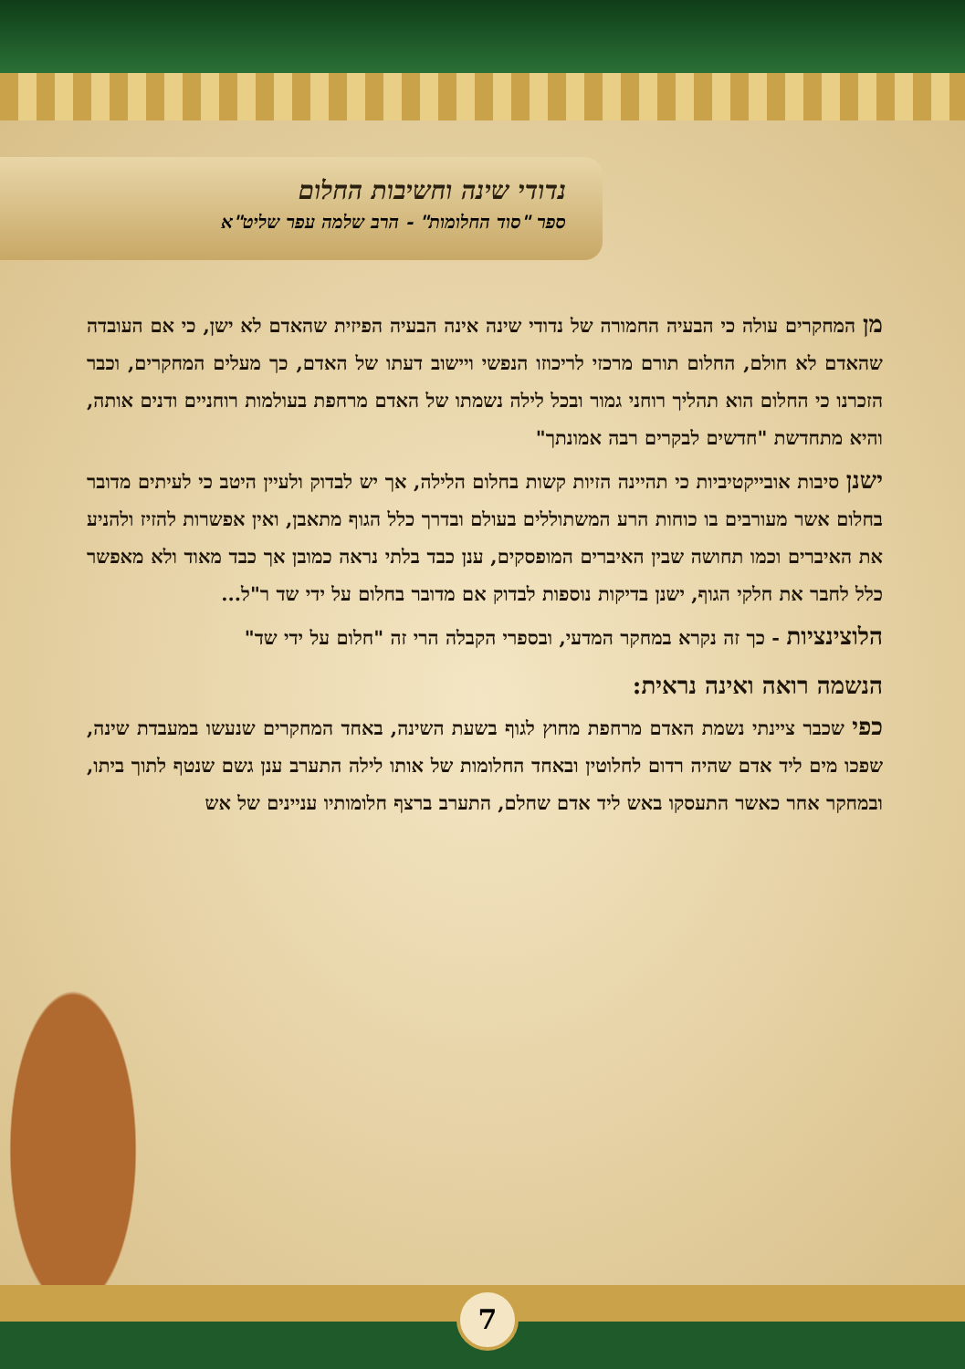נדודי שינה וחשיבות החלום
ספר "סוד החלומות" - הרב שלמה עפר שליט"א
מן המחקרים עולה כי הבעיה החמורה של נדודי שינה אינה הבעיה הפיזית שהאדם לא ישן, כי אם העובדה שהאדם לא חולם, החלום תורם מרכזי לריכוזו הנפשי ויישוב דעתו של האדם, כך מעלים המחקרים, וכבר הזכרנו כי החלום הוא תהליך רוחני גמור ובכל לילה נשמתו של האדם מרחפת בעולמות רוחניים ודנים אותה, והיא מתחדשת "חדשים לבקרים רבה אמונתך"
ישנן סיבות אובייקטיביות כי תהיינה הזיות קשות בחלום הלילה, אך יש לבדוק ולעיין היטב כי לעיתים מדובר בחלום אשר מעורבים בו כוחות הרע המשתוללים בעולם ובדרך כלל הגוף מתאבן, ואין אפשרות להזיז ולהניע את האיברים וכמו תחושה שבין האיברים המופסקים, ענן כבד בלתי נראה כמובן אך כבד מאוד ולא מאפשר כלל לחבר את חלקי הגוף, ישנן בדיקות נוספות לבדוק אם מדובר בחלום על ידי שד ר"ל...
הלוצינציות - כך זה נקרא במחקר המדעי, ובספרי הקבלה הרי זה "חלום על ידי שד"
הנשמה רואה ואינה נראית:
כפי שכבר ציינתי נשמת האדם מרחפת מחוץ לגוף בשעת השינה, באחד המחקרים שנעשו במעבדת שינה, שפכו מים ליד אדם שהיה רדום לחלוטין ובאחד החלומות של אותו לילה התערב ענן גשם שנטף לתוך ביתו, ובמחקר אחר כאשר התעסקו באש ליד אדם שחלם, התערב ברצף חלומותיו עניינים של אש
7